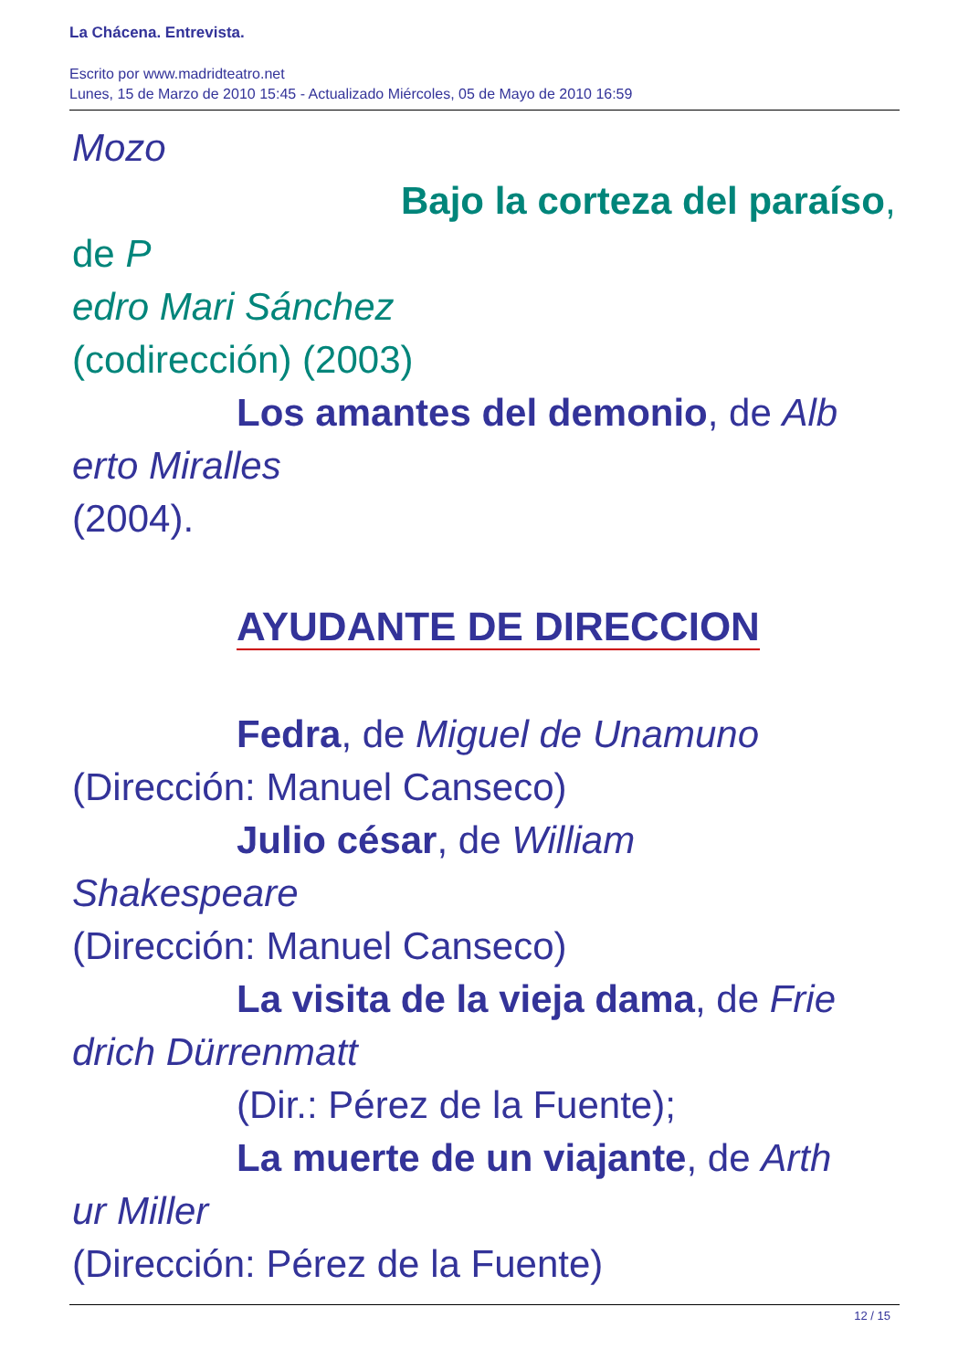La Chácena. Entrevista.
Escrito por www.madridteatro.net
Lunes, 15 de Marzo de 2010 15:45 - Actualizado Miércoles, 05 de Mayo de 2010 16:59
Mozo
Bajo la corteza del paraíso, de P
edro Mari Sánchez
(codirección) (2003)
Los amantes del demonio, de Alb
erto Miralles
(2004).
AYUDANTE DE DIRECCION
Fedra, de Miguel de Unamuno
(Dirección: Manuel Canseco)
Julio césar, de William
Shakespeare
(Dirección: Manuel Canseco)
La visita de la vieja dama, de Frie
drich Dürrenmatt
(Dir.: Pérez de la Fuente);
La muerte de un viajante, de Arth
ur Miller
(Dirección: Pérez de la Fuente)
12 / 15